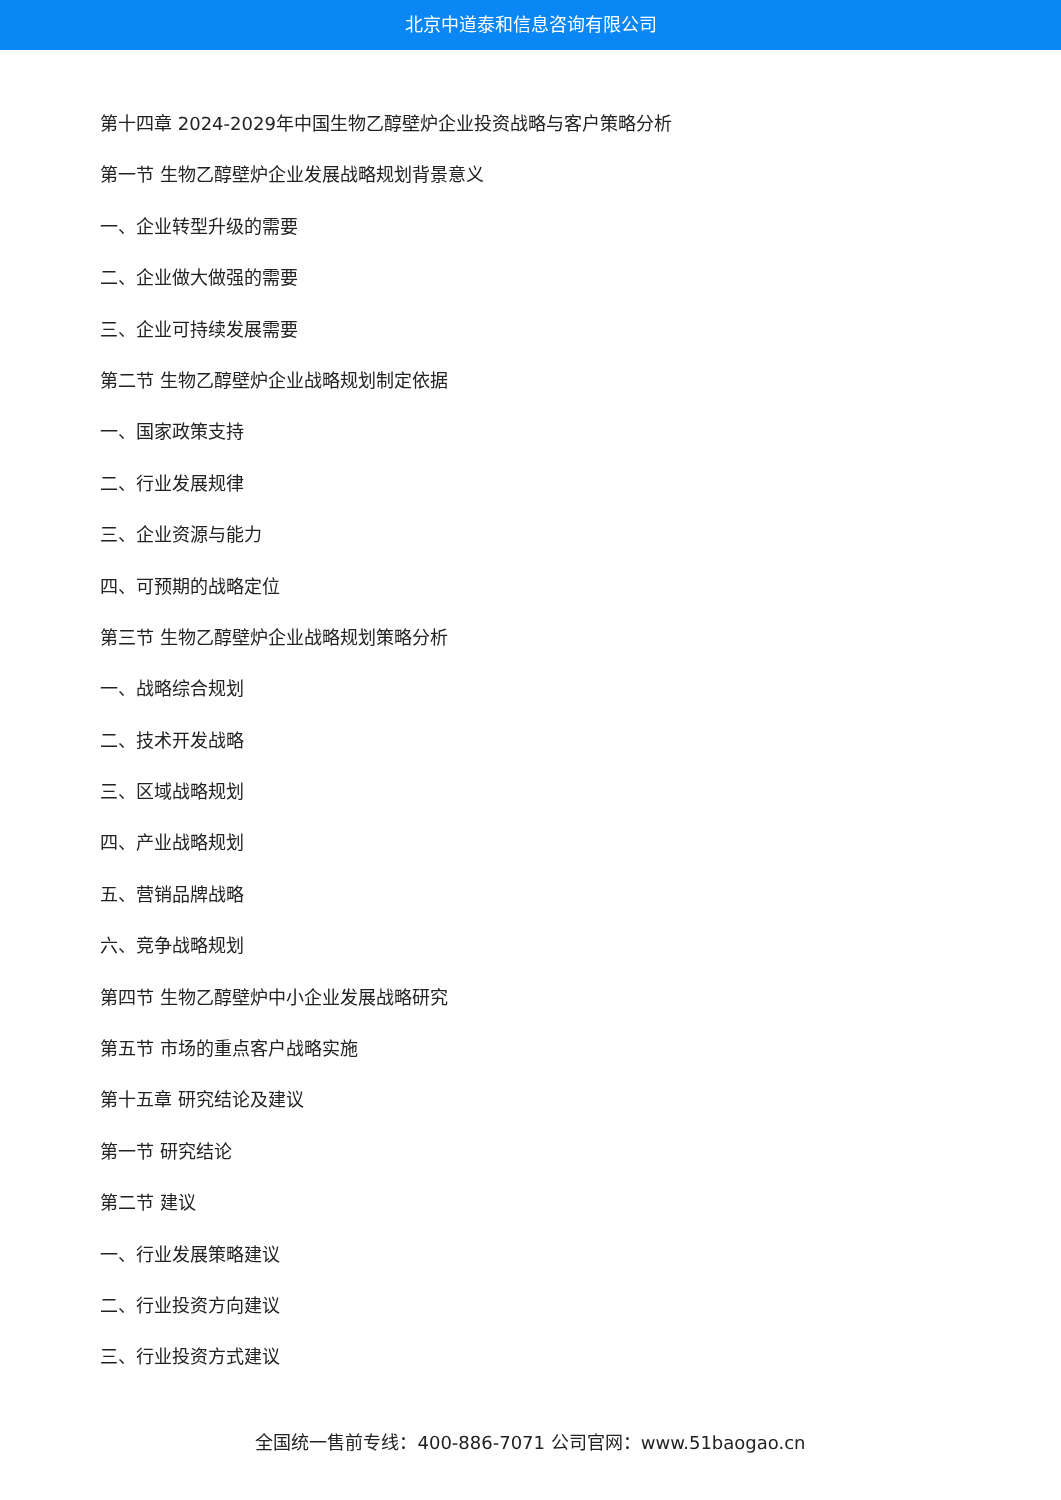北京中道泰和信息咨询有限公司
第十四章 2024-2029年中国生物乙醇壁炉企业投资战略与客户策略分析
第一节 生物乙醇壁炉企业发展战略规划背景意义
一、企业转型升级的需要
二、企业做大做强的需要
三、企业可持续发展需要
第二节 生物乙醇壁炉企业战略规划制定依据
一、国家政策支持
二、行业发展规律
三、企业资源与能力
四、可预期的战略定位
第三节 生物乙醇壁炉企业战略规划策略分析
一、战略综合规划
二、技术开发战略
三、区域战略规划
四、产业战略规划
五、营销品牌战略
六、竞争战略规划
第四节 生物乙醇壁炉中小企业发展战略研究
第五节 市场的重点客户战略实施
第十五章 研究结论及建议
第一节 研究结论
第二节 建议
一、行业发展策略建议
二、行业投资方向建议
三、行业投资方式建议
全国统一售前专线：400-886-7071 公司官网：www.51baogao.cn